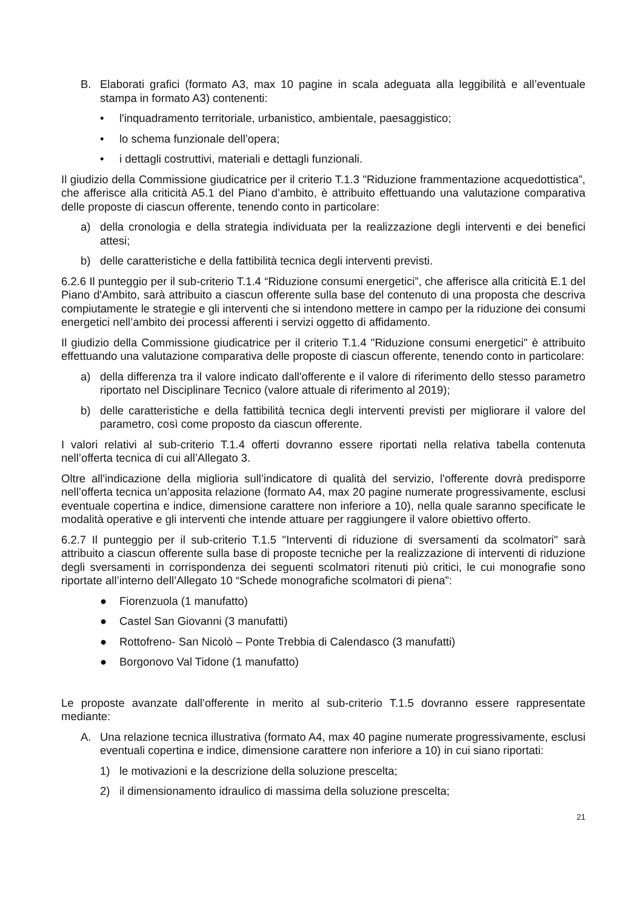B. Elaborati grafici (formato A3, max 10 pagine in scala adeguata alla leggibilità e all’eventuale stampa in formato A3) contenenti:
• l'inquadramento territoriale, urbanistico, ambientale, paesaggistico;
• lo schema funzionale dell’opera;
• i dettagli costruttivi, materiali e dettagli funzionali.
Il giudizio della Commissione giudicatrice per il criterio T.1.3 "Riduzione frammentazione acquedottistica”, che afferisce alla criticità A5.1 del Piano d’ambito, è attribuito effettuando una valutazione comparativa delle proposte di ciascun offerente, tenendo conto in particolare:
a) della cronologia e della strategia individuata per la realizzazione degli interventi e dei benefici attesi;
b) delle caratteristiche e della fattibilità tecnica degli interventi previsti.
6.2.6 Il punteggio per il sub-criterio T.1.4 “Riduzione consumi energetici”, che afferisce alla criticità E.1 del Piano d'Ambito, sarà attribuito a ciascun offerente sulla base del contenuto di una proposta che descriva compiutamente le strategie e gli interventi che si intendono mettere in campo per la riduzione dei consumi energetici nell’ambito dei processi afferenti i servizi oggetto di affidamento.
Il giudizio della Commissione giudicatrice per il criterio T.1.4 "Riduzione consumi energetici" è attribuito effettuando una valutazione comparativa delle proposte di ciascun offerente, tenendo conto in particolare:
a) della differenza tra il valore indicato dall'offerente e il valore di riferimento dello stesso parametro riportato nel Disciplinare Tecnico (valore attuale di riferimento al 2019);
b) delle caratteristiche e della fattibilità tecnica degli interventi previsti per migliorare il valore del parametro, così come proposto da ciascun offerente.
I valori relativi al sub-criterio T.1.4 offerti dovranno essere riportati nella relativa tabella contenuta nell’offerta tecnica di cui all’Allegato 3.
Oltre all'indicazione della miglioria sull’indicatore di qualità del servizio, l'offerente dovrà predisporre nell’offerta tecnica un’apposita relazione (formato A4, max 20 pagine numerate progressivamente, esclusi eventuale copertina e indice, dimensione carattere non inferiore a 10), nella quale saranno specificate le modalità operative e gli interventi che intende attuare per raggiungere il valore obiettivo offerto.
6.2.7 Il punteggio per il sub-criterio T.1.5 "Interventi di riduzione di sversamenti da scolmatori" sarà attribuito a ciascun offerente sulla base di proposte tecniche per la realizzazione di interventi di riduzione degli sversamenti in corrispondenza dei seguenti scolmatori ritenuti più critici, le cui monografie sono riportate all’interno dell’Allegato 10 “Schede monografiche scolmatori di piena”:
● Fiorenzuola (1 manufatto)
● Castel San Giovanni (3 manufatti)
● Rottofreno- San Nicolò – Ponte Trebbia di Calendasco (3 manufatti)
● Borgonovo Val Tidone (1 manufatto)
Le proposte avanzate dall’offerente in merito al sub-criterio T.1.5 dovranno essere rappresentate mediante:
A. Una relazione tecnica illustrativa (formato A4, max 40 pagine numerate progressivamente, esclusi eventuali copertina e indice, dimensione carattere non inferiore a 10) in cui siano riportati:
1) le motivazioni e la descrizione della soluzione prescelta;
2) il dimensionamento idraulico di massima della soluzione prescelta;
21